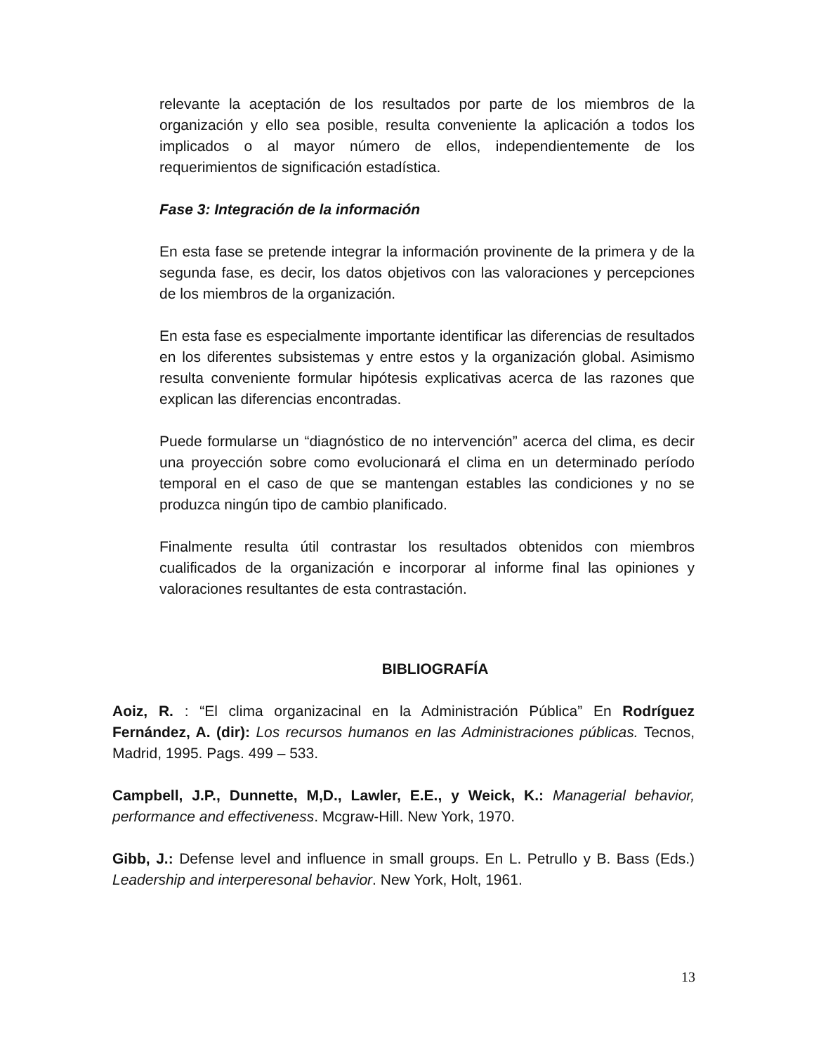relevante la aceptación de los resultados por parte de los miembros de la organización y ello sea posible, resulta conveniente la aplicación a todos los implicados o al mayor número de ellos, independientemente de los requerimientos de significación estadística.
Fase 3: Integración de la información
En esta fase se pretende integrar la información provinente de la primera y de la segunda fase, es decir, los datos objetivos con las valoraciones y percepciones de los miembros de la organización.
En esta fase es especialmente importante identificar las diferencias de resultados en los diferentes subsistemas y entre estos y la organización global. Asimismo resulta conveniente formular hipótesis explicativas acerca de las razones que explican las diferencias encontradas.
Puede formularse un “diagnóstico de no intervención” acerca del clima, es decir una proyección sobre como evolucionará el clima en un determinado período temporal en el caso de que se mantengan estables las condiciones y no se produzca ningún tipo de cambio planificado.
Finalmente resulta útil contrastar los resultados obtenidos con miembros cualificados de la organización e incorporar al informe final las opiniones y valoraciones resultantes de esta contrastación.
BIBLIOGRAFÍA
Aoiz, R. : “El clima organizacinal en la Administración Pública” En Rodríguez Fernández, A. (dir): Los recursos humanos en las Administraciones públicas. Tecnos, Madrid, 1995. Pags. 499 – 533.
Campbell, J.P., Dunnette, M,D., Lawler, E.E., y Weick, K.: Managerial behavior, performance and effectiveness. Mcgraw-Hill. New York, 1970.
Gibb, J.: Defense level and influence in small groups. En L. Petrullo y B. Bass (Eds.) Leadership and interperesonal behavior. New York, Holt, 1961.
13